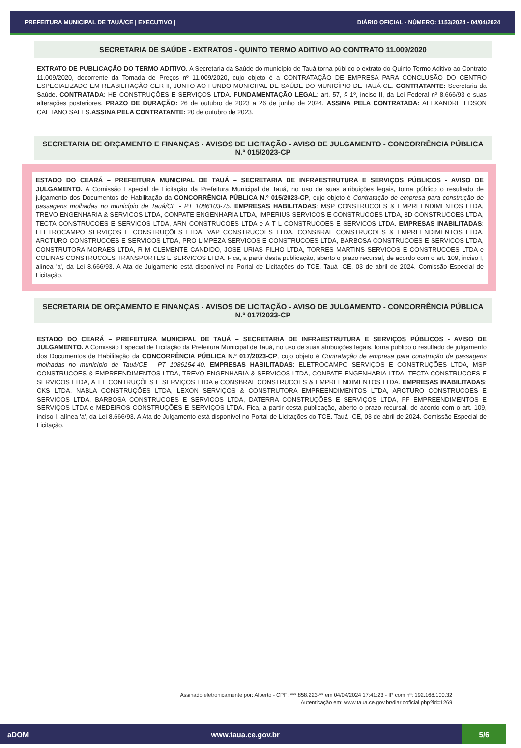PREFEITURA MUNICIPAL DE TAUÁ/CE | EXECUTIVO | DIÁRIO OFICIAL - NÚMERO: 1153/2024 - 04/04/2024
SECRETARIA DE SAÚDE - EXTRATOS - QUINTO TERMO ADITIVO AO CONTRATO 11.009/2020
EXTRATO DE PUBLICAÇÃO DO TERMO ADITIVO. A Secretaria da Saúde do município de Tauá torna público o extrato do Quinto Termo Aditivo ao Contrato 11.009/2020, decorrente da Tomada de Preços nº 11.009/2020, cujo objeto é a CONTRATAÇÃO DE EMPRESA PARA CONCLUSÃO DO CENTRO ESPECIALIZADO EM REABILITAÇÃO CER II, JUNTO AO FUNDO MUNICIPAL DE SAÚDE DO MUNICÍPIO DE TAUÁ-CE. CONTRATANTE: Secretaria da Saúde. CONTRATADA: HB CONSTRUÇÕES E SERVIÇOS LTDA. FUNDAMENTAÇÃO LEGAL: art. 57, § 1º, inciso II, da Lei Federal nº 8.666/93 e suas alterações posteriores. PRAZO DE DURAÇÃO: 26 de outubro de 2023 a 26 de junho de 2024. ASSINA PELA CONTRATADA: ALEXANDRE EDSON CAETANO SALES.ASSINA PELA CONTRATANTE: 20 de outubro de 2023.
SECRETARIA DE ORÇAMENTO E FINANÇAS - AVISOS DE LICITAÇÃO - AVISO DE JULGAMENTO - CONCORRÊNCIA PÚBLICA N.º 015/2023-CP
ESTADO DO CEARÁ – PREFEITURA MUNICIPAL DE TAUÁ – SECRETARIA DE INFRAESTRUTURA E SERVIÇOS PÚBLICOS - AVISO DE JULGAMENTO. A Comissão Especial de Licitação da Prefeitura Municipal de Tauá, no uso de suas atribuições legais, torna público o resultado de julgamento dos Documentos de Habilitação da CONCORRÊNCIA PÚBLICA N.º 015/2023-CP, cujo objeto é Contratação de empresa para construção de passagens molhadas no município de Tauá/CE - PT 1086103-75. EMPRESAS HABILITADAS: MSP CONSTRUCOES & EMPREENDIMENTOS LTDA, TREVO ENGENHARIA & SERVICOS LTDA, CONPATE ENGENHARIA LTDA, IMPERIUS SERVICOS E CONSTRUCOES LTDA, 3D CONSTRUCOES LTDA, TECTA CONSTRUCOES E SERVICOS LTDA, ARN CONSTRUCOES LTDA e A T L CONSTRUCOES E SERVICOS LTDA. EMPRESAS INABILITADAS: ELETROCAMPO SERVIÇOS E CONSTRUÇÕES LTDA, VAP CONSTRUCOES LTDA, CONSBRAL CONSTRUCOES & EMPREENDIMENTOS LTDA, ARCTURO CONSTRUCOES E SERVICOS LTDA, PRO LIMPEZA SERVICOS E CONSTRUCOES LTDA, BARBOSA CONSTRUCOES E SERVICOS LTDA, CONSTRUTORA MORAES LTDA, R M CLEMENTE CANDIDO, JOSE URIAS FILHO LTDA, TORRES MARTINS SERVICOS E CONSTRUCOES LTDA e COLINAS CONSTRUCOES TRANSPORTES E SERVICOS LTDA. Fica, a partir desta publicação, aberto o prazo recursal, de acordo com o art. 109, inciso I, alínea 'a', da Lei 8.666/93. A Ata de Julgamento está disponível no Portal de Licitações do TCE. Tauá -CE, 03 de abril de 2024. Comissão Especial de Licitação.
SECRETARIA DE ORÇAMENTO E FINANÇAS - AVISOS DE LICITAÇÃO - AVISO DE JULGAMENTO - CONCORRÊNCIA PÚBLICA N.º 017/2023-CP
ESTADO DO CEARÁ – PREFEITURA MUNICIPAL DE TAUÁ – SECRETARIA DE INFRAESTRUTURA E SERVIÇOS PÚBLICOS - AVISO DE JULGAMENTO. A Comissão Especial de Licitação da Prefeitura Municipal de Tauá, no uso de suas atribuições legais, torna público o resultado de julgamento dos Documentos de Habilitação da CONCORRÊNCIA PÚBLICA N.º 017/2023-CP, cujo objeto é Contratação de empresa para construção de passagens molhadas no município de Tauá/CE - PT 1086154-40. EMPRESAS HABILITADAS: ELETROCAMPO SERVIÇOS E CONSTRUÇÕES LTDA, MSP CONSTRUCOES & EMPREENDIMENTOS LTDA, TREVO ENGENHARIA & SERVICOS LTDA, CONPATE ENGENHARIA LTDA, TECTA CONSTRUCOES E SERVICOS LTDA, A T L CONTRUÇÕES E SERVIÇOS LTDA e CONSBRAL CONSTRUCOES & EMPREENDIMENTOS LTDA. EMPRESAS INABILITADAS: CKS LTDA, NABLA CONSTRUÇÕES LTDA, LEXON SERVIÇOS & CONSTRUTORA EMPREENDIMENTOS LTDA, ARCTURO CONSTRUCOES E SERVICOS LTDA, BARBOSA CONSTRUCOES E SERVICOS LTDA, DATERRA CONSTRUÇÕES E SERVIÇOS LTDA, FF EMPREENDIMENTOS E SERVIÇOS LTDA e MEDEIROS CONSTRUÇÕES E SERVIÇOS LTDA. Fica, a partir desta publicação, aberto o prazo recursal, de acordo com o art. 109, inciso I, alínea 'a', da Lei 8.666/93. A Ata de Julgamento está disponível no Portal de Licitações do TCE. Tauá -CE, 03 de abril de 2024. Comissão Especial de Licitação.
Assinado eletronicamente por: Alberto - CPF: ***.858.223-** em 04/04/2024 17:41:23 - IP com nº: 192.168.100.32
Autenticação em: www.taua.ce.gov.br/diariooficial.php?id=1269
aDOM www.taua.ce.gov.br 5/6